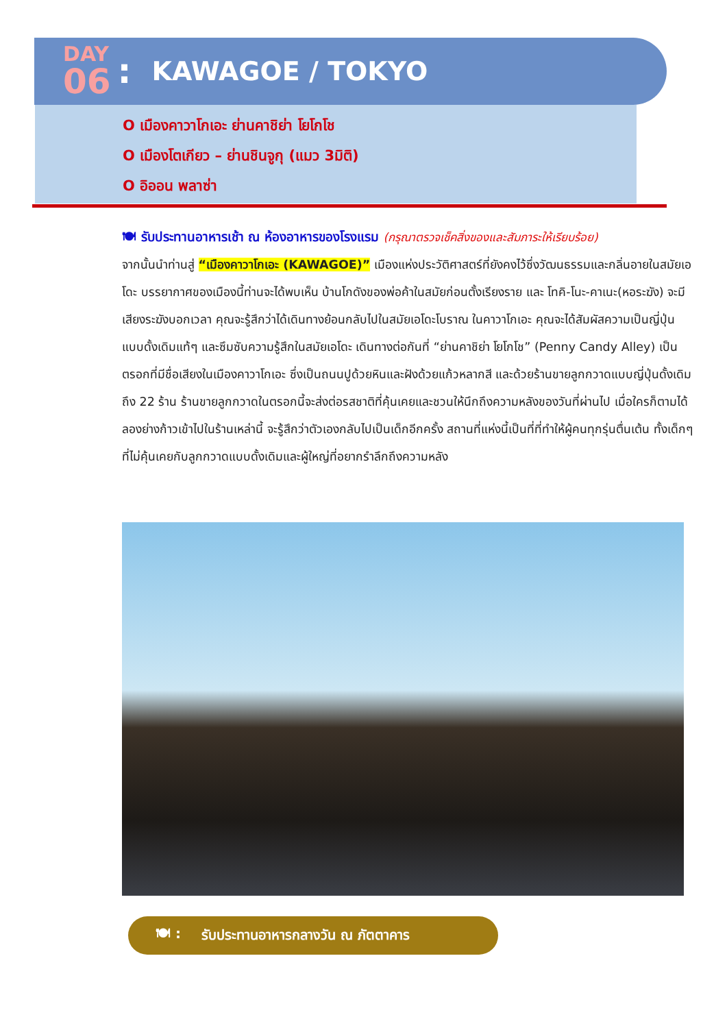DAY
06
:
KAWAGOE / TOKYO
O เมืองคาวาโกเอะ ย่านคาชิย่า โยโกโช
O เมืองโตเกียว – ย่านชินจูกุ (แมว 3มิติ)
O อิออน พลาซ่า
🍽 รับประทานอาหารเช้า ณ ห้องอาหารของโรงแรม (กรุณาตรวจเช็คสิ่งของและสัมภาระให้เรียบร้อย)
จากนั้นนำท่านสู่ “เมืองคาวาโกเอะ (KAWAGOE)” เมืองแห่งประวัติศาสตร์ที่ยังคงไว้ซึ่งวัฒนธรรมและกลิ่นอายในสมัยเอโดะ บรรยากาศของเมืองนี้ท่านจะได้พบเห็น บ้านโกดังของพ่อค้าในสมัยก่อนตั้งเรียงราย และ โทคิ-โนะ-คาเนะ(หอระฆัง) จะมีเสียงระฆังบอกเวลา คุณจะรู้สึกว่าได้เดินทางย้อนกลับไปในสมัยเอโดะโบราณ ในคาวาโกเอะ คุณจะได้สัมผัสความเป็นญี่ปุ่นแบบดั้งเดิมแท้ๆ และซึมซับความรู้สึกในสมัยเอโดะ เดินทางต่อกันที่ “ย่านคาชิย่า โยโกโช” (Penny Candy Alley) เป็นตรอกที่มีชื่อเสียงในเมืองคาวาโกเอะ ซึ่งเป็นถนนปูด้วยหินและฝังด้วยแก้วหลากสี และด้วยร้านขายลูกกวาดแบบญี่ปุ่นดั้งเดิมถึง 22 ร้าน ร้านขายลูกกวาดในตรอกนี้จะส่งต่อรสชาติที่คุ้นเคยและชวนให้นึกถึงความหลังของวันที่ผ่านไป เมื่อใครก็ตามได้ลองย่างก้าวเข้าไปในร้านเหล่านี้ จะรู้สึกว่าตัวเองกลับไปเป็นเด็กอีกครั้ง สถานที่แห่งนี้เป็นที่ที่ทำให้ผู้คนทุกรุ่นตื่นเต้น ทั้งเด็กๆ ที่ไม่คุ้นเคยกับลูกกวาดแบบดั้งเดิมและผู้ใหญ่ที่อยากรำลึกถึงความหลัง
🍽 : รับประทานอาหารกลางวัน ณ ภัตตาคาร